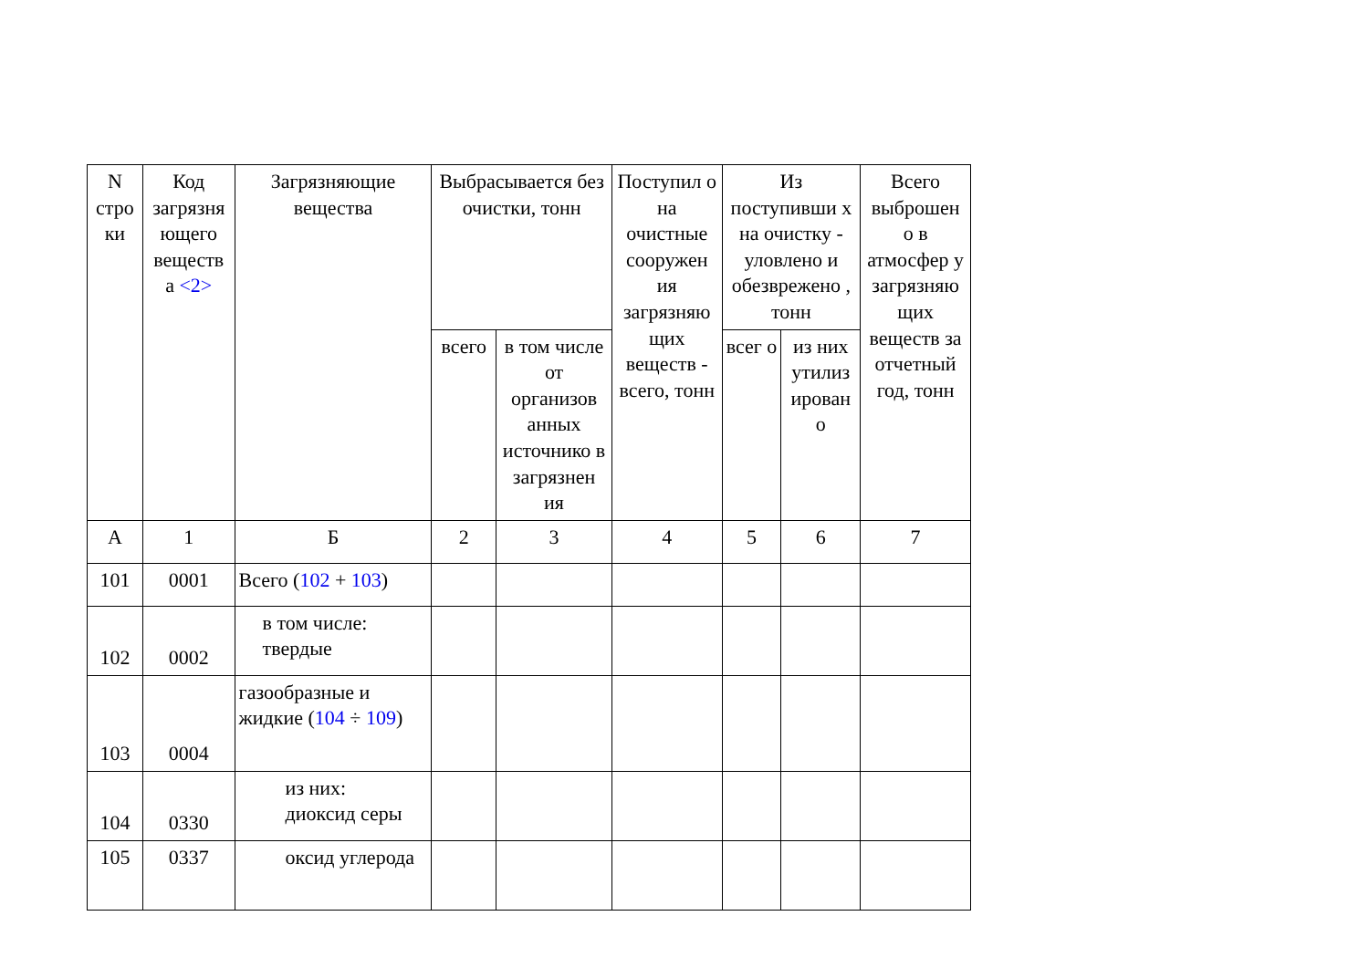| N стро ки | Код загрязня ющего веществ а <2> | Загрязняющие вещества | Выбрасывается без очистки, тонн | | Поступил о на очистные сооружен ия загрязняю щих веществ - всего, тонн | Из поступивши х на очистку - уловлено и обезврежено , тонн | | Всего выброшен о в атмосфер у загрязняю щих веществ за отчетный год, тонн |
| --- | --- | --- | --- | --- | --- | --- | --- | --- |
| | | | всего | в том числе от организов анных источнико в загрязнен ия | | всег о | из них утилиз ирован о | |
| А | 1 | Б | 2 | 3 | 4 | 5 | 6 | 7 |
| 101 | 0001 | Всего ( 102 + 103 ) | | | | | | |
| 102 | 0002 | в том числе: твердые | | | | | | |
| 103 | 0004 | газообразные и жидкие ( 104 ÷ 109 ) | | | | | | |
| 104 | 0330 | из них: диоксид серы | | | | | | |
| 105 | 0337 | оксид углерода | | | | | | |